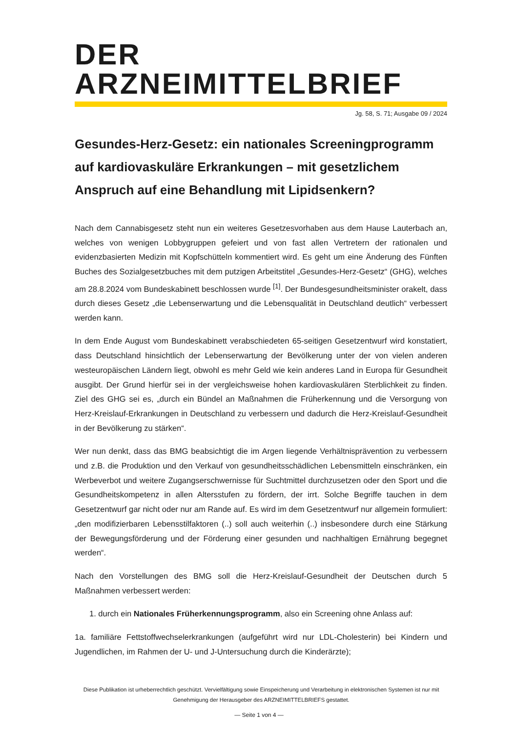DER ARZNEIMITTELBRIEF
Jg. 58, S. 71; Ausgabe 09 / 2024
Gesundes-Herz-Gesetz: ein nationales Screeningprogramm auf kardiovaskuläre Erkrankungen – mit gesetzlichem Anspruch auf eine Behandlung mit Lipidsenkern?
Nach dem Cannabisgesetz steht nun ein weiteres Gesetzesvorhaben aus dem Hause Lauterbach an, welches von wenigen Lobbygruppen gefeiert und von fast allen Vertretern der rationalen und evidenzbasierten Medizin mit Kopfschütteln kommentiert wird. Es geht um eine Änderung des Fünften Buches des Sozialgesetzbuches mit dem putzigen Arbeitstitel „Gesundes-Herz-Gesetz“ (GHG), welches am 28.8.2024 vom Bundeskabinett beschlossen wurde <sup>[1]</sup>. Der Bundesgesundheitsminister orakelt, dass durch dieses Gesetz „die Lebenserwartung und die Lebensqualität in Deutschland deutlich“ verbessert werden kann.
In dem Ende August vom Bundeskabinett verabschiedeten 65-seitigen Gesetzentwurf wird konstatiert, dass Deutschland hinsichtlich der Lebenserwartung der Bevölkerung unter der von vielen anderen westeuropäischen Ländern liegt, obwohl es mehr Geld wie kein anderes Land in Europa für Gesundheit ausgibt. Der Grund hierfür sei in der vergleichsweise hohen kardiovaskulären Sterblichkeit zu finden. Ziel des GHG sei es, „durch ein Bündel an Maßnahmen die Früherkennung und die Versorgung von Herz-Kreislauf-Erkrankungen in Deutschland zu verbessern und dadurch die Herz-Kreislauf-Gesundheit in der Bevölkerung zu stärken“.
Wer nun denkt, dass das BMG beabsichtigt die im Argen liegende Verhältnisprävention zu verbessern und z.B. die Produktion und den Verkauf von gesundheitsschädlichen Lebensmitteln einschränken, ein Werbeverbot und weitere Zugangserschwernisse für Suchtmittel durchzusetzen oder den Sport und die Gesundheitskompetenz in allen Altersstufen zu fördern, der irrt. Solche Begriffe tauchen in dem Gesetzentwurf gar nicht oder nur am Rande auf. Es wird im dem Gesetzentwurf nur allgemein formuliert: „den modifizierbaren Lebensstilfaktoren (..) soll auch weiterhin (..) insbesondere durch eine Stärkung der Bewegungsförderung und der Förderung einer gesunden und nachhaltigen Ernährung begegnet werden“.
Nach den Vorstellungen des BMG soll die Herz-Kreislauf-Gesundheit der Deutschen durch 5 Maßnahmen verbessert werden:
1. durch ein Nationales Früherkennungsprogramm, also ein Screening ohne Anlass auf:
1a. familiäre Fettstoffwechselerkrankungen (aufgeführt wird nur LDL-Cholesterin) bei Kindern und Jugendlichen, im Rahmen der U- und J-Untersuchung durch die Kinderärzte);
Diese Publikation ist urheberrechtlich geschützt. Vervielfältigung sowie Einspeicherung und Verarbeitung in elektronischen Systemen ist nur mit Genehmigung der Herausgeber des ARZNEIMITTELBRIEFS gestattet.
— Seite 1 von 4 —